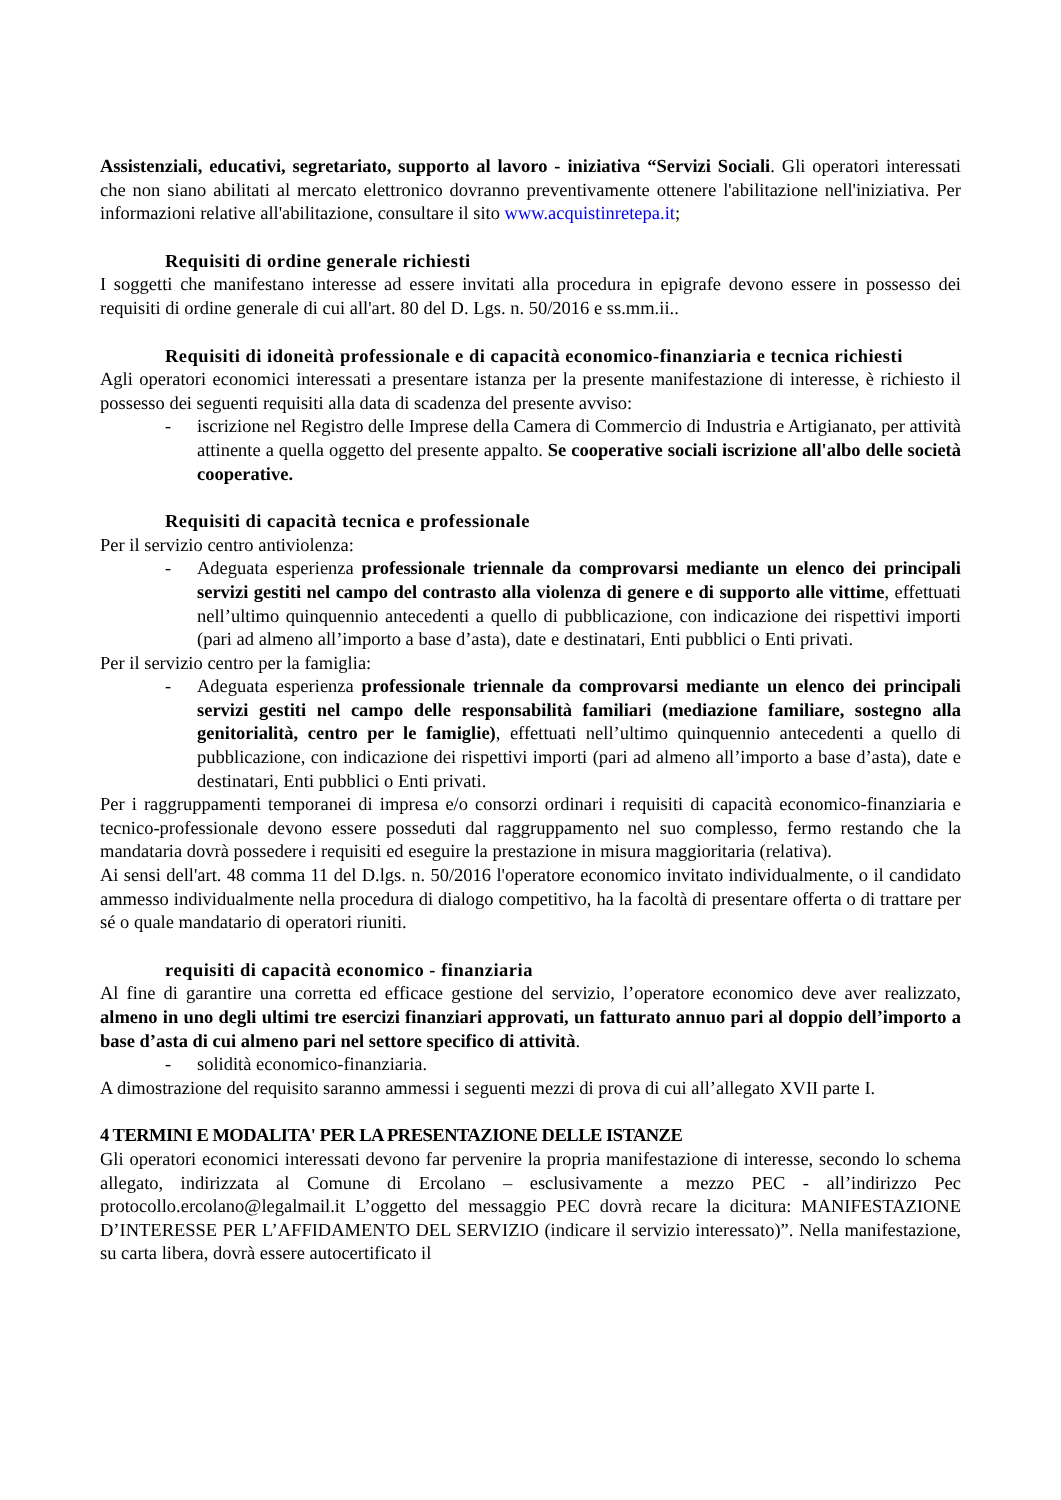Assistenziali, educativi, segretariato, supporto al lavoro - iniziativa “Servizi Sociali. Gli operatori interessati che non siano abilitati al mercato elettronico dovranno preventivamente ottenere l'abilitazione nell'iniziativa. Per informazioni relative all'abilitazione, consultare il sito www.acquistinretepa.it;
Requisiti di ordine generale richiesti
I soggetti che manifestano interesse ad essere invitati alla procedura in epigrafe devono essere in possesso dei requisiti di ordine generale di cui all'art. 80 del D. Lgs. n. 50/2016 e ss.mm.ii..
Requisiti di idoneità professionale e di capacità economico-finanziaria e tecnica richiesti
Agli operatori economici interessati a presentare istanza per la presente manifestazione di interesse, è richiesto il possesso dei seguenti requisiti alla data di scadenza del presente avviso:
- iscrizione nel Registro delle Imprese della Camera di Commercio di Industria e Artigianato, per attività attinente a quella oggetto del presente appalto. Se cooperative sociali iscrizione all'albo delle società cooperative.
Requisiti di capacità tecnica e professionale
Per il servizio centro antiviolenza:
- Adeguata esperienza professionale triennale da comprovarsi mediante un elenco dei principali servizi gestiti nel campo del contrasto alla violenza di genere e di supporto alle vittime, effettuati nell’ultimo quinquennio antecedenti a quello di pubblicazione, con indicazione dei rispettivi importi (pari ad almeno all’importo a base d’asta), date e destinatari, Enti pubblici o Enti privati.
Per il servizio centro per la famiglia:
- Adeguata esperienza professionale triennale da comprovarsi mediante un elenco dei principali servizi gestiti nel campo delle responsabilità familiari (mediazione familiare, sostegno alla genitorialità, centro per le famiglie), effettuati nell’ultimo quinquennio antecedenti a quello di pubblicazione, con indicazione dei rispettivi importi (pari ad almeno all’importo a base d’asta), date e destinatari, Enti pubblici o Enti privati.
Per i raggruppamenti temporanei di impresa e/o consorzi ordinari i requisiti di capacità economico-finanziaria e tecnico-professionale devono essere posseduti dal raggruppamento nel suo complesso, fermo restando che la mandataria dovrà possedere i requisiti ed eseguire la prestazione in misura maggioritaria (relativa).
Ai sensi dell'art. 48 comma 11 del D.lgs. n. 50/2016 l'operatore economico invitato individualmente, o il candidato ammesso individualmente nella procedura di dialogo competitivo, ha la facoltà di presentare offerta o di trattare per sé o quale mandatario di operatori riuniti.
requisiti di capacità economico - finanziaria
Al fine di garantire una corretta ed efficace gestione del servizio, l’operatore economico deve aver realizzato, almeno in uno degli ultimi tre esercizi finanziari approvati, un fatturato annuo pari al doppio dell’importo a base d’asta di cui almeno pari nel settore specifico di attività.
- solidità economico-finanziaria.
A dimostrazione del requisito saranno ammessi i seguenti mezzi di prova di cui all’allegato XVII parte I.
4 TERMINI E MODALITA' PER LA PRESENTAZIONE DELLE ISTANZE
Gli operatori economici interessati devono far pervenire la propria manifestazione di interesse, secondo lo schema allegato, indirizzata al Comune di Ercolano – esclusivamente a mezzo PEC - all’indirizzo Pec protocollo.ercolano@legalmail.it L’oggetto del messaggio PEC dovrà recare la dicitura: MANIFESTAZIONE D’INTERESSE PER L’AFFIDAMENTO DEL SERVIZIO (indicare il servizio interessato)”. Nella manifestazione, su carta libera, dovrà essere autocertificato il